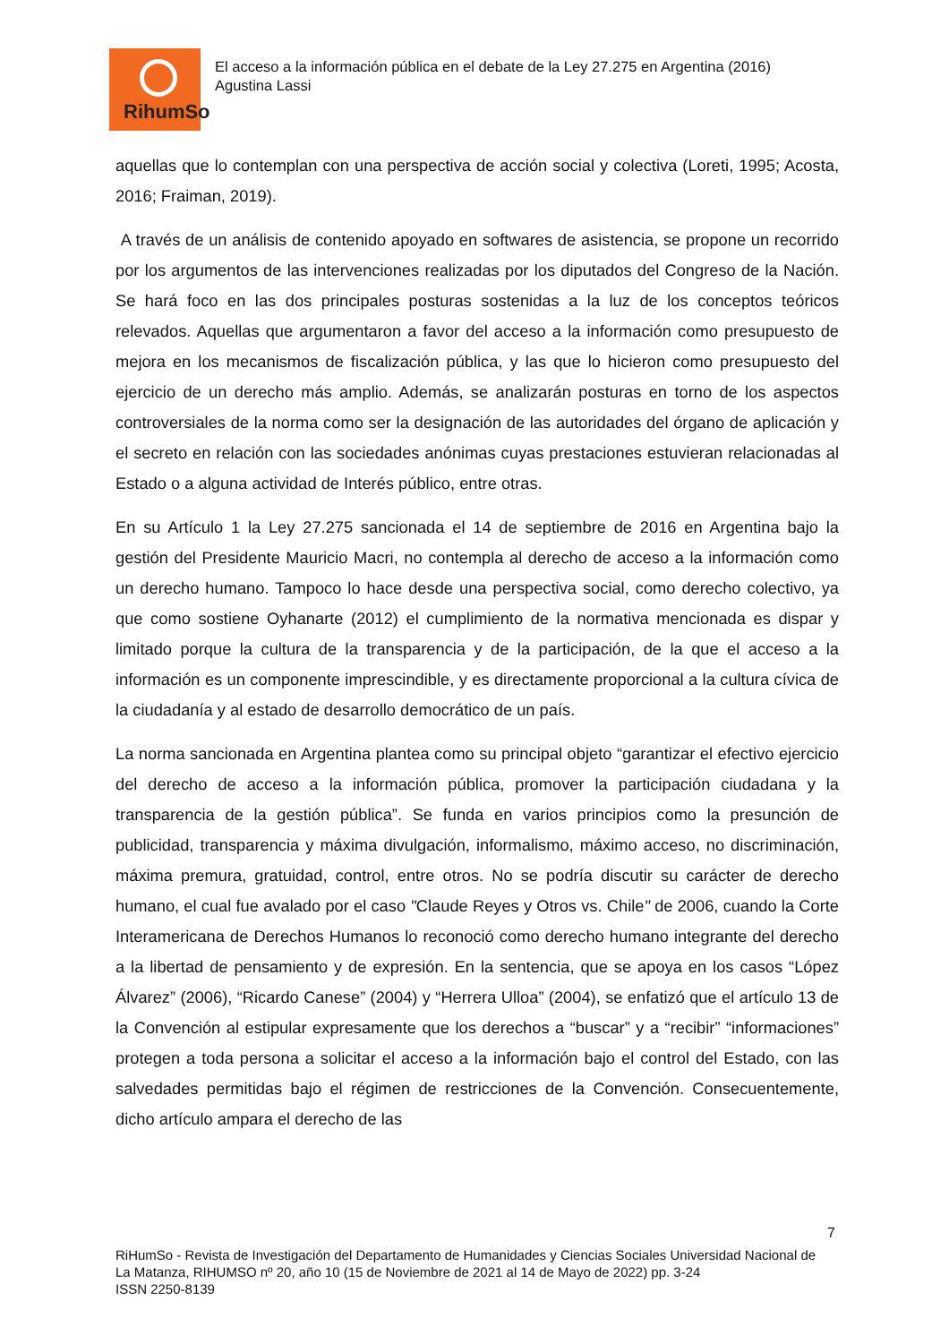RihumSo
El acceso a la información pública en el debate de la Ley 27.275 en Argentina (2016)
Agustina Lassi
aquellas que lo contemplan con una perspectiva de acción social y colectiva (Loreti, 1995; Acosta, 2016; Fraiman, 2019).
A través de un análisis de contenido apoyado en softwares de asistencia, se propone un recorrido por los argumentos de las intervenciones realizadas por los diputados del Congreso de la Nación. Se hará foco en las dos principales posturas sostenidas a la luz de los conceptos teóricos relevados. Aquellas que argumentaron a favor del acceso a la información como presupuesto de mejora en los mecanismos de fiscalización pública, y las que lo hicieron como presupuesto del ejercicio de un derecho más amplio. Además, se analizarán posturas en torno de los aspectos controversiales de la norma como ser la designación de las autoridades del órgano de aplicación y el secreto en relación con las sociedades anónimas cuyas prestaciones estuvieran relacionadas al Estado o a alguna actividad de Interés público, entre otras.
En su Artículo 1 la Ley 27.275 sancionada el 14 de septiembre de 2016 en Argentina bajo la gestión del Presidente Mauricio Macri, no contempla al derecho de acceso a la información como un derecho humano. Tampoco lo hace desde una perspectiva social, como derecho colectivo, ya que como sostiene Oyhanarte (2012) el cumplimiento de la normativa mencionada es dispar y limitado porque la cultura de la transparencia y de la participación, de la que el acceso a la información es un componente imprescindible, y es directamente proporcional a la cultura cívica de la ciudadanía y al estado de desarrollo democrático de un país.
La norma sancionada en Argentina plantea como su principal objeto “garantizar el efectivo ejercicio del derecho de acceso a la información pública, promover la participación ciudadana y la transparencia de la gestión pública”. Se funda en varios principios como la presunción de publicidad, transparencia y máxima divulgación, informalismo, máximo acceso, no discriminación, máxima premura, gratuidad, control, entre otros. No se podría discutir su carácter de derecho humano, el cual fue avalado por el caso "Claude Reyes y Otros vs. Chile" de 2006, cuando la Corte Interamericana de Derechos Humanos lo reconoció como derecho humano integrante del derecho a la libertad de pensamiento y de expresión. En la sentencia, que se apoya en los casos “López Álvarez” (2006), “Ricardo Canese” (2004) y “Herrera Ulloa” (2004), se enfatizó que el artículo 13 de la Convención al estipular expresamente que los derechos a “buscar” y a “recibir” “informaciones” protegen a toda persona a solicitar el acceso a la información bajo el control del Estado, con las salvedades permitidas bajo el régimen de restricciones de la Convención. Consecuentemente, dicho artículo ampara el derecho de las
7
RiHumSo - Revista de Investigación del Departamento de Humanidades y Ciencias Sociales Universidad Nacional de La Matanza, RIHUMSO nº 20, año 10 (15 de Noviembre de 2021 al 14 de Mayo de 2022) pp. 3-24
ISSN 2250-8139